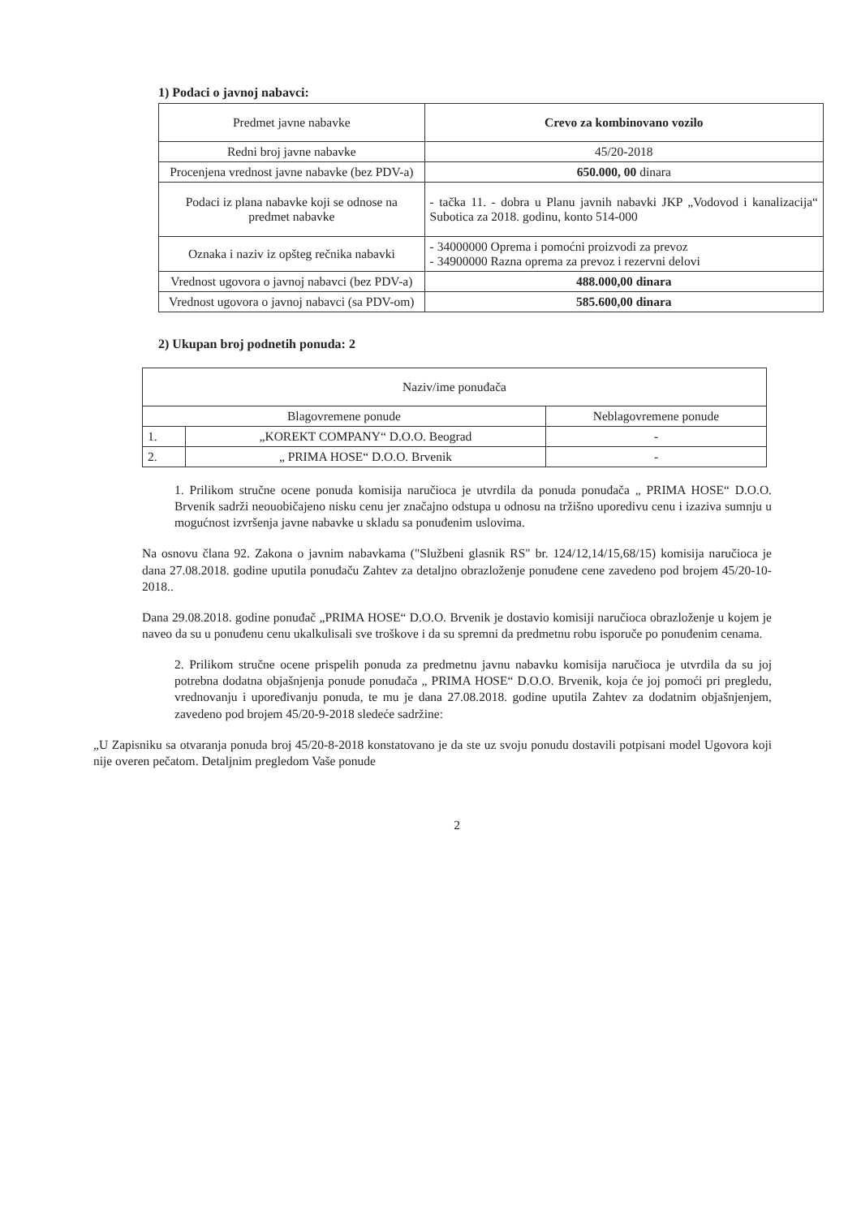1) Podaci o javnoj nabavci:
| Predmet javne nabavke | Crevo za kombinovano vozilo |
| Redni broj javne nabavke | 45/20-2018 |
| Procenjena vrednost javne nabavke (bez PDV-a) | 650.000, 00 dinara |
| Podaci iz plana nabavke koji se odnose na predmet nabavke | - tačka 11. - dobra u Planu javnih nabavki JKP „Vodovod i kanalizacija“ Subotica za 2018. godinu, konto 514-000 |
| Oznaka i naziv iz opšteg rečnika nabavki | - 34000000 Oprema i pomoćni proizvodi za prevoz - 34900000 Razna oprema za prevoz i rezervni delovi |
| Vrednost ugovora o javnoj nabavci (bez PDV-a) | 488.000,00 dinara |
| Vrednost ugovora o javnoj nabavci (sa PDV-om) | 585.600,00 dinara |
2) Ukupan broj podnetih ponuda: 2
| Naziv/ime ponuđača | | |
| Blagovremene ponude | | Neblagovremene ponude |
| 1. | „KOREKT COMPANY“ D.O.O. Beograd | - |
| 2. | „ PRIMA HOSE“ D.O.O. Brvenik | - |
1. Prilikom stručne ocene ponuda komisija naručioca je utvrdila da ponuda ponuđača „ PRIMA HOSE“ D.O.O. Brvenik sadrži neouobičajeno nisku cenu jer značajno odstupa u odnosu na tržišno uporedivu cenu i izaziva sumnju u mogućnost izvršenja javne nabavke u skladu sa ponuđenim uslovima.
Na osnovu člana 92. Zakona o javnim nabavkama ("Službeni glasnik RS" br. 124/12,14/15,68/15) komisija naručioca je dana 27.08.2018. godine uputila ponuđaču Zahtev za detaljno obrazloženje ponuđene cene zavedeno pod brojem 45/20-10-2018..
Dana 29.08.2018. godine ponuđač „PRIMA HOSE“ D.O.O. Brvenik je dostavio komisiji naručioca obrazloženje u kojem je naveo da su u ponuđenu cenu ukalkulisali sve troškove i da su spremni da predmetnu robu isporuče po ponuđenim cenama.
2. Prilikom stručne ocene prispelih ponuda za predmetnu javnu nabavku komisija naručioca je utvrdila da su joj potrebna dodatna objašnjenja ponude ponuđača „ PRIMA HOSE“ D.O.O. Brvenik, koja će joj pomoći pri pregledu, vrednovanju i upoređivanju ponuda, te mu je dana 27.08.2018. godine uputila Zahtev za dodatnim objašnjenjem, zavedeno pod brojem 45/20-9-2018 sledeće sadržine:
„U Zapisniku sa otvaranja ponuda broj 45/20-8-2018 konstatovano je da ste uz svoju ponudu dostavili potpisani model Ugovora koji nije overen pečatom. Detaljnim pregledom Vaše ponude
2